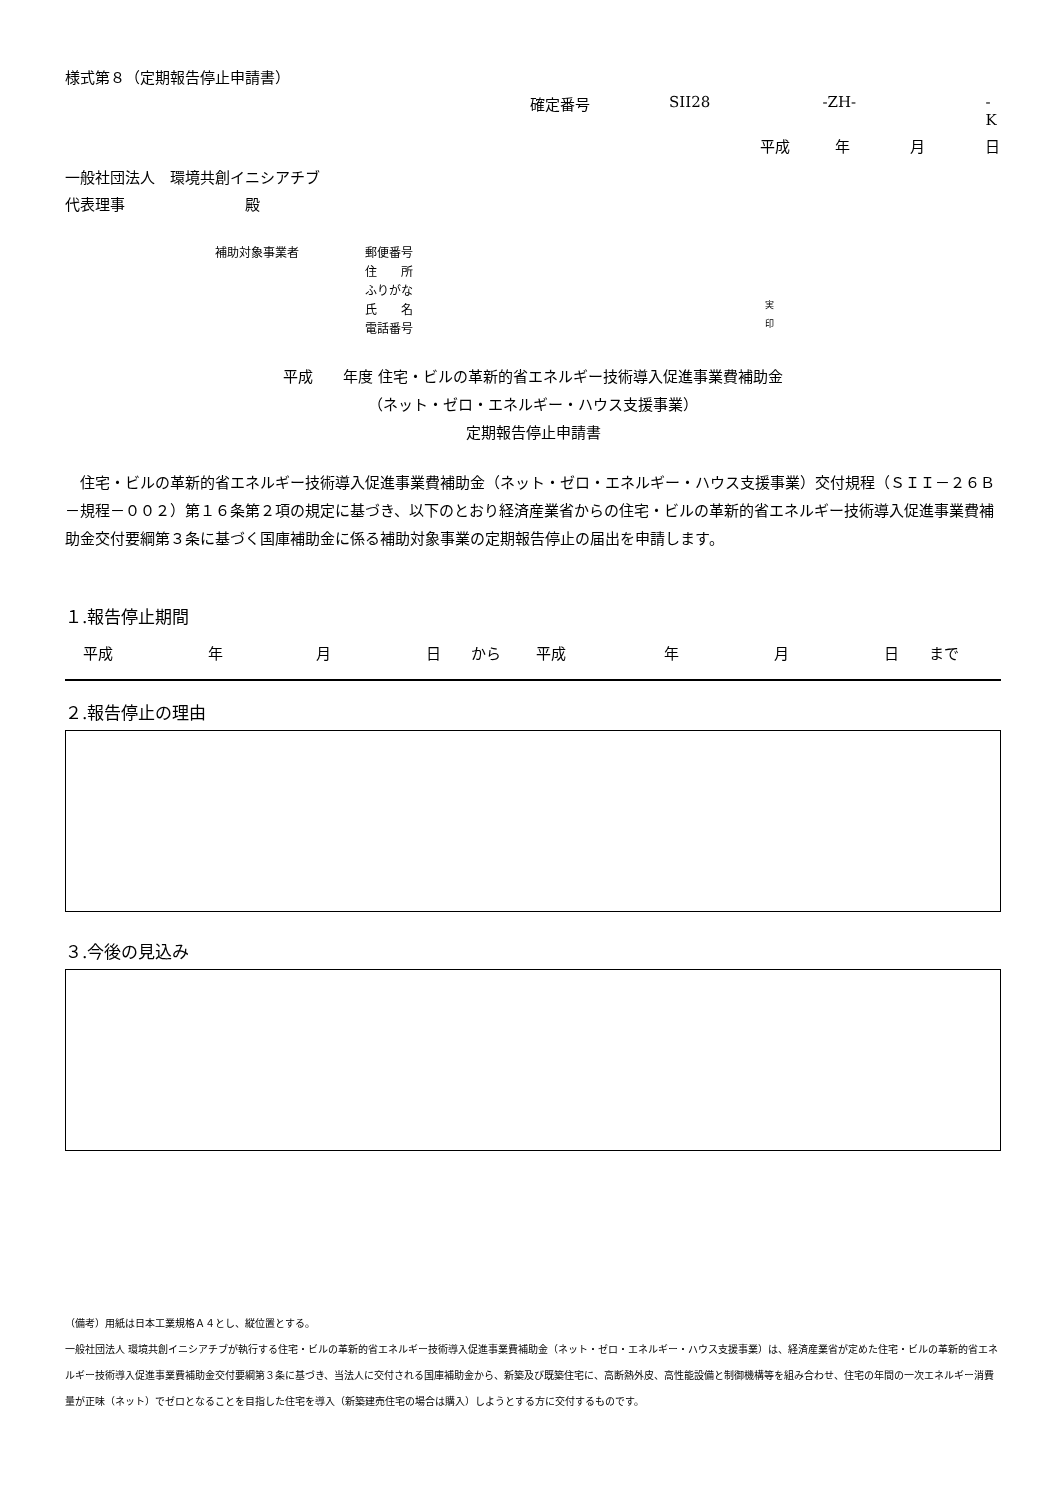様式第８（定期報告停止申請書）
確定番号 SII28 -ZH- -K
平成 年 月 日
一般社団法人　環境共創イニシアチブ
代表理事　　　　　　　　殿
補助対象事業者 郵便番号
住　　所
ふりがな
氏　　名
電話番号
実
印
平成　　年度 住宅・ビルの革新的省エネルギー技術導入促進事業費補助金
（ネット・ゼロ・エネルギー・ハウス支援事業）
定期報告停止申請書
住宅・ビルの革新的省エネルギー技術導入促進事業費補助金（ネット・ゼロ・エネルギー・ハウス支援事業）交付規程（ＳＩＩ－２６Ｂ－規程－００２）第１６条第２項の規定に基づき、以下のとおり経済産業省からの住宅・ビルの革新的省エネルギー技術導入促進事業費補助金交付要綱第３条に基づく国庫補助金に係る補助対象事業の定期報告停止の届出を申請します。
１.報告停止期間
平成 年 月 日 から 平成 年 月 日 まで
２.報告停止の理由
３.今後の見込み
（備考）用紙は日本工業規格Ａ４とし、縦位置とする。
一般社団法人 環境共創イニシアチブが執行する住宅・ビルの革新的省エネルギー技術導入促進事業費補助金（ネット・ゼロ・エネルギー・ハウス支援事業）は、経済産業省が定めた住宅・ビルの革新的省エネルギー技術導入促進事業費補助金交付要綱第３条に基づき、当法人に交付される国庫補助金から、新築及び既築住宅に、高断熱外皮、高性能設備と制御機構等を組み合わせ、住宅の年間の一次エネルギー消費量が正味（ネット）でゼロとなることを目指した住宅を導入（新築建売住宅の場合は購入）しようとする方に交付するものです。